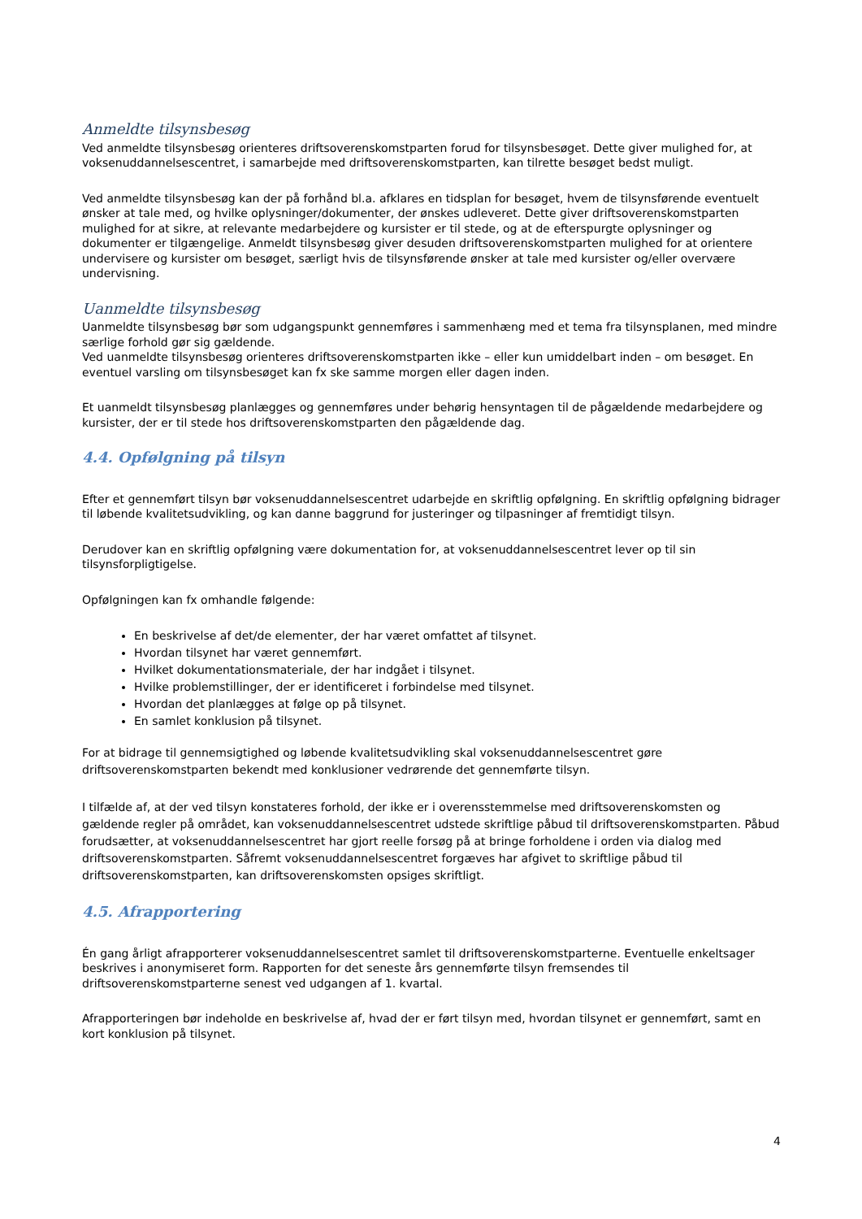Anmeldte tilsynsbesøg
Ved anmeldte tilsynsbesøg orienteres driftsoverenskomstparten forud for tilsynsbesøget. Dette giver mulighed for, at voksenuddannelsescentret, i samarbejde med driftsoverenskomstparten, kan tilrette besøget bedst muligt.
Ved anmeldte tilsynsbesøg kan der på forhånd bl.a. afklares en tidsplan for besøget, hvem de tilsynsførende eventuelt ønsker at tale med, og hvilke oplysninger/dokumenter, der ønskes udleveret. Dette giver driftsoverenskomstparten mulighed for at sikre, at relevante medarbejdere og kursister er til stede, og at de efterspurgte oplysninger og dokumenter er tilgængelige. Anmeldt tilsynsbesøg giver desuden driftsoverenskomstparten mulighed for at orientere undervisere og kursister om besøget, særligt hvis de tilsynsførende ønsker at tale med kursister og/eller overvære undervisning.
Uanmeldte tilsynsbesøg
Uanmeldte tilsynsbesøg bør som udgangspunkt gennemføres i sammenhæng med et tema fra tilsynsplanen, med mindre særlige forhold gør sig gældende.
Ved uanmeldte tilsynsbesøg orienteres driftsoverenskomstparten ikke – eller kun umiddelbart inden – om besøget. En eventuel varsling om tilsynsbesøget kan fx ske samme morgen eller dagen inden.
Et uanmeldt tilsynsbesøg planlægges og gennemføres under behørig hensyntagen til de pågældende medarbejdere og kursister, der er til stede hos driftsoverenskomstparten den pågældende dag.
4.4. Opfølgning på tilsyn
Efter et gennemført tilsyn bør voksenuddannelsescentret udarbejde en skriftlig opfølgning. En skriftlig opfølgning bidrager til løbende kvalitetsudvikling, og kan danne baggrund for justeringer og tilpasninger af fremtidigt tilsyn.
Derudover kan en skriftlig opfølgning være dokumentation for, at voksenuddannelsescentret lever op til sin tilsynsforpligtigelse.
Opfølgningen kan fx omhandle følgende:
En beskrivelse af det/de elementer, der har været omfattet af tilsynet.
Hvordan tilsynet har været gennemført.
Hvilket dokumentationsmateriale, der har indgået i tilsynet.
Hvilke problemstillinger, der er identificeret i forbindelse med tilsynet.
Hvordan det planlægges at følge op på tilsynet.
En samlet konklusion på tilsynet.
For at bidrage til gennemsigtighed og løbende kvalitetsudvikling skal voksenuddannelsescentret gøre driftsoverenskomstparten bekendt med konklusioner vedrørende det gennemførte tilsyn.
I tilfælde af, at der ved tilsyn konstateres forhold, der ikke er i overensstemmelse med driftsoverenskomsten og gældende regler på området, kan voksenuddannelsescentret udstede skriftlige påbud til driftsoverenskomstparten. Påbud forudsætter, at voksenuddannelsescentret har gjort reelle forsøg på at bringe forholdene i orden via dialog med driftsoverenskomstparten. Såfremt voksenuddannelsescentret forgæves har afgivet to skriftlige påbud til driftsoverenskomstparten, kan driftsoverenskomsten opsiges skriftligt.
4.5. Afrapportering
Én gang årligt afrapporterer voksenuddannelsescentret samlet til driftsoverenskomstparterne. Eventuelle enkeltsager beskrives i anonymiseret form. Rapporten for det seneste års gennemførte tilsyn fremsendes til driftsoverenskomstparterne senest ved udgangen af 1. kvartal.
Afrapporteringen bør indeholde en beskrivelse af, hvad der er ført tilsyn med, hvordan tilsynet er gennemført, samt en kort konklusion på tilsynet.
4